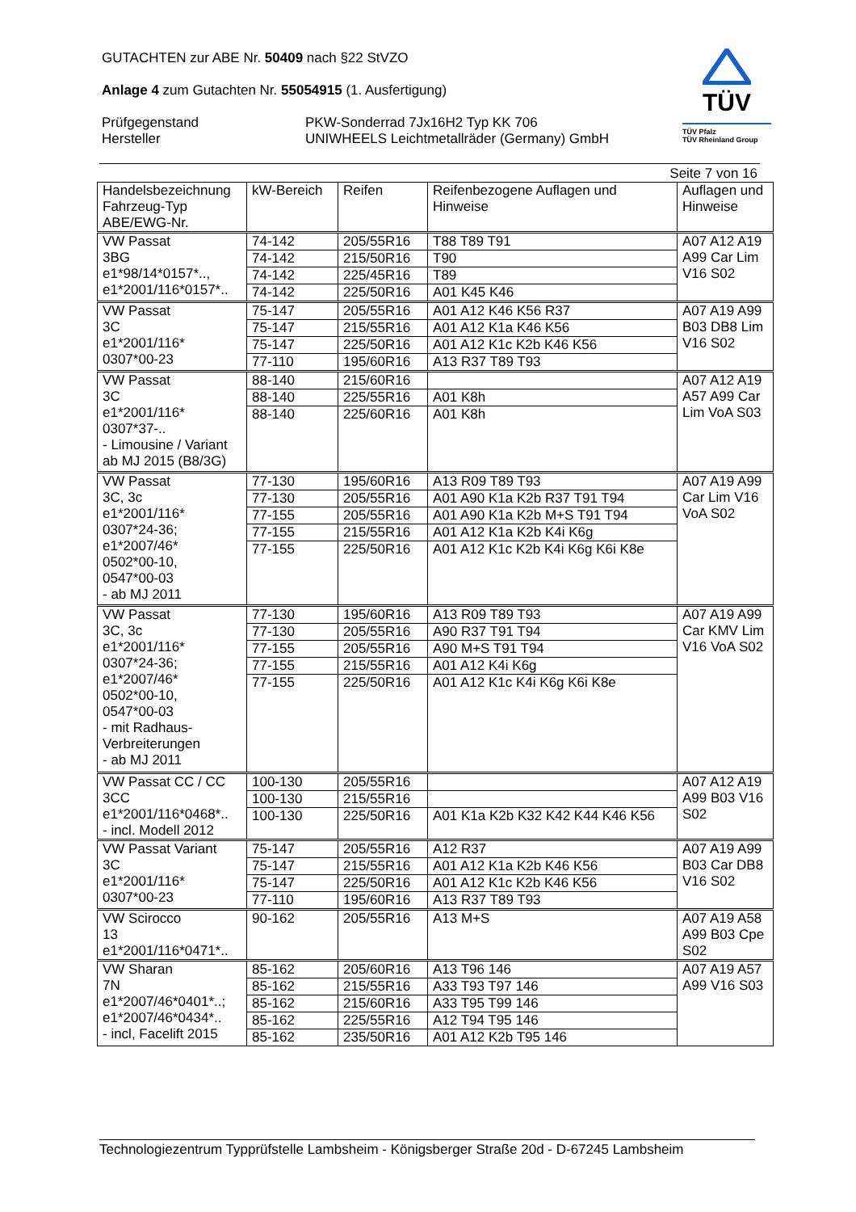GUTACHTEN zur ABE Nr. 50409 nach §22 StVZO
Anlage 4 zum Gutachten Nr. 55054915 (1. Ausfertigung)
Prüfgegenstand PKW-Sonderrad 7Jx16H2 Typ KK 706
Hersteller UNIWHEELS Leichtmetallräder (Germany) GmbH
TÜV
TÜV Pfalz
TÜV Rheinland Group
Seite 7 von 16
| Handelsbezeichnung Fahrzeug-Typ ABE/EWG-Nr. | kW-Bereich | Reifen | Reifenbezogene Auflagen und Hinweise | Auflagen und Hinweise |
| VW Passat 3BG e1*98/14*0157*.., e1*2001/116*0157*.. | 74-142 | 205/55R16 | T88 T89 T91 | A07 A12 A19 A99 Car Lim V16 S02 |
| | 74-142 | 215/50R16 | T90 | |
| | 74-142 | 225/45R16 | T89 | |
| | 74-142 | 225/50R16 | A01 K45 K46 | |
| VW Passat 3C e1*2001/116* 0307*00-23 | 75-147 | 205/55R16 | A01 A12 K46 K56 R37 | A07 A19 A99 B03 DB8 Lim V16 S02 |
| | 75-147 | 215/55R16 | A01 A12 K1a K46 K56 | |
| | 75-147 | 225/50R16 | A01 A12 K1c K2b K46 K56 | |
| | 77-110 | 195/60R16 | A13 R37 T89 T93 | |
| VW Passat 3C e1*2001/116* 0307*37-.. - Limousine / Variant ab MJ 2015 (B8/3G) | 88-140 | 215/60R16 | | A07 A12 A19 A57 A99 Car Lim VoA S03 |
| | 88-140 | 225/55R16 | A01 K8h | |
| | 88-140 | 225/60R16 | A01 K8h | |
| VW Passat 3C, 3c e1*2001/116* 0307*24-36; e1*2007/46* 0502*00-10, 0547*00-03 - ab MJ 2011 | 77-130 | 195/60R16 | A13 R09 T89 T93 | A07 A19 A99 Car Lim V16 VoA S02 |
| | 77-130 | 205/55R16 | A01 A90 K1a K2b R37 T91 T94 | |
| | 77-155 | 205/55R16 | A01 A90 K1a K2b M+S T91 T94 | |
| | 77-155 | 215/55R16 | A01 A12 K1a K2b K4i K6g | |
| | 77-155 | 225/50R16 | A01 A12 K1c K2b K4i K6g K6i K8e | |
| VW Passat 3C, 3c e1*2001/116* 0307*24-36; e1*2007/46* 0502*00-10, 0547*00-03 - mit Radhaus- Verbreiterungen - ab MJ 2011 | 77-130 | 195/60R16 | A13 R09 T89 T93 | A07 A19 A99 Car KMV Lim V16 VoA S02 |
| | 77-130 | 205/55R16 | A90 R37 T91 T94 | |
| | 77-155 | 205/55R16 | A90 M+S T91 T94 | |
| | 77-155 | 215/55R16 | A01 A12 K4i K6g | |
| | 77-155 | 225/50R16 | A01 A12 K1c K4i K6g K6i K8e | |
| VW Passat CC / CC 3CC e1*2001/116*0468*.. - incl. Modell 2012 | 100-130 | 205/55R16 | | A07 A12 A19 A99 B03 V16 S02 |
| | 100-130 | 215/55R16 | | |
| | 100-130 | 225/50R16 | A01 K1a K2b K32 K42 K44 K46 K56 | |
| VW Passat Variant 3C e1*2001/116* 0307*00-23 | 75-147 | 205/55R16 | A12 R37 | A07 A19 A99 B03 Car DB8 V16 S02 |
| | 75-147 | 215/55R16 | A01 A12 K1a K2b K46 K56 | |
| | 75-147 | 225/50R16 | A01 A12 K1c K2b K46 K56 | |
| | 77-110 | 195/60R16 | A13 R37 T89 T93 | |
| VW Scirocco 13 e1*2001/116*0471*.. | 90-162 | 205/55R16 | A13 M+S | A07 A19 A58 A99 B03 Cpe S02 |
| VW Sharan 7N e1*2007/46*0401*..; e1*2007/46*0434*.. - incl, Facelift 2015 | 85-162 | 205/60R16 | A13 T96 146 | A07 A19 A57 A99 V16 S03 |
| | 85-162 | 215/55R16 | A33 T93 T97 146 | |
| | 85-162 | 215/60R16 | A33 T95 T99 146 | |
| | 85-162 | 225/55R16 | A12 T94 T95 146 | |
| | 85-162 | 235/50R16 | A01 A12 K2b T95 146 | |
Technologiezentrum Typprüfstelle Lambsheim - Königsberger Straße 20d - D-67245 Lambsheim